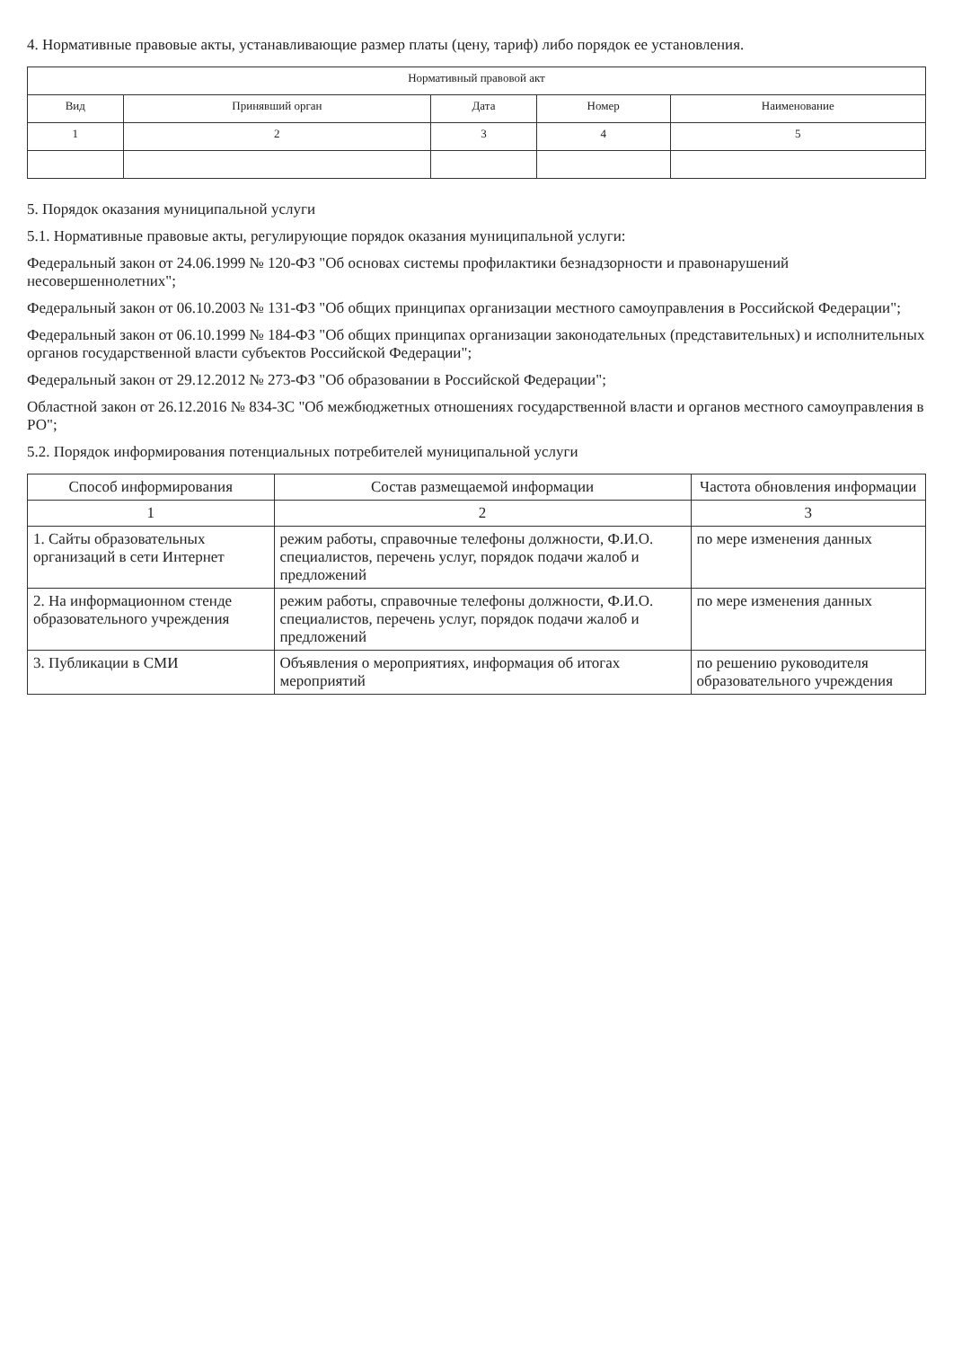4. Нормативные правовые акты, устанавливающие размер платы (цену, тариф) либо порядок ее установления.
| Нормативный правовой акт | | | | |
| --- | --- | --- | --- | --- |
| Вид | Принявший орган | Дата | Номер | Наименование |
| 1 | 2 | 3 | 4 | 5 |
5. Порядок оказания муниципальной услуги
5.1. Нормативные правовые акты, регулирующие порядок оказания муниципальной услуги:
Федеральный закон от 24.06.1999 № 120-ФЗ "Об основах системы профилактики безнадзорности и правонарушений несовершеннолетних";
Федеральный закон от 06.10.2003 № 131-ФЗ "Об общих принципах организации местного самоуправления в Российской Федерации";
Федеральный закон от 06.10.1999 № 184-ФЗ "Об общих принципах организации законодательных (представительных) и исполнительных органов государственной власти субъектов Российской Федерации";
Федеральный закон от 29.12.2012 № 273-ФЗ "Об образовании в Российской Федерации";
Областной закон от 26.12.2016 № 834-ЗС "Об межбюджетных отношениях государственной власти и органов местного самоуправления в РО";
5.2. Порядок информирования потенциальных потребителей муниципальной услуги
| Способ информирования | Состав размещаемой информации | Частота обновления информации |
| --- | --- | --- |
| 1 | 2 | 3 |
| 1. Сайты образовательных организаций в сети Интернет | режим работы, справочные телефоны должности, Ф.И.О. специалистов, перечень услуг, порядок подачи жалоб и предложений | по мере изменения данных |
| 2. На информационном стенде образовательного учреждения | режим работы, справочные телефоны должности, Ф.И.О. специалистов, перечень услуг, порядок подачи жалоб и предложений | по мере изменения данных |
| 3. Публикации в СМИ | Объявления о мероприятиях, информация об итогах мероприятий | по решению руководителя образовательного учреждения |